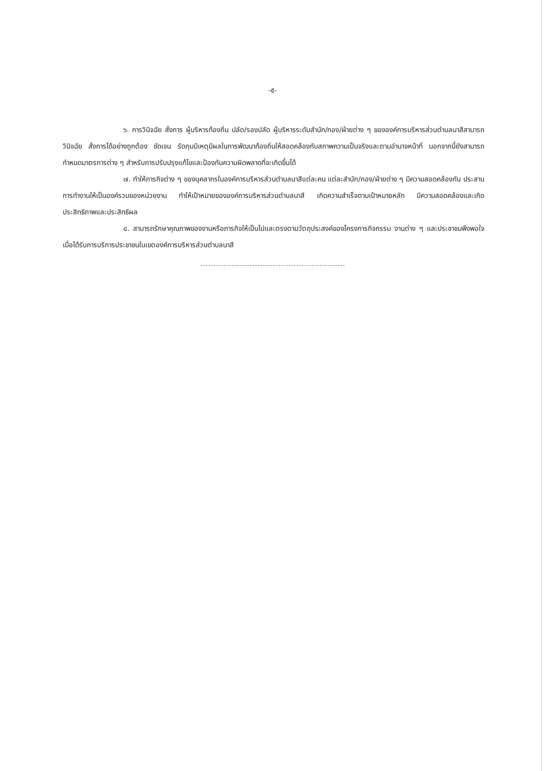-๕-
๖. การวินิจฉัย สั่งการ ผู้บริหารท้องถิ่น ปลัด/รองปลัด ผู้บริหารระดับสำนัก/กอง/ฝ่ายต่าง ๆ ขององค์การบริหารส่วนตำบลนาสีสามารถวินิจฉัย สั่งการได้อย่างถูกต้อง ชัดเจน รัดกุมมีเหตุมีผลในการพัฒนาท้องถิ่นให้สอดคล้องกับสภาพความเป็นจริงและตามอำนาจหน้าที่ นอกจากนี้ยังสามารถกำหนดมาตรการต่าง ๆ สำหรับการปรับปรุงแก้ไขและป้องกันความผิดพลาดที่จะเกิดขึ้นได้
๗. ทำให้ภารกิจต่าง ๆ ของบุคลากรในองค์การบริหารส่วนตำบลนาสีแต่ละคน แต่ละสำนัก/กอง/ฝ่ายต่าง ๆ มีความสอดคล้องกัน ประสานการทำงานให้เป็นองค์รวมของหน่วยงาน ทำให้เป้าหมายขององค์การบริหารส่วนตำบลนาสี เกิดความสำเร็จตามเป้าหมายหลัก มีความสอดคล้องและเกิดประสิทธิภาพและประสิทธิผล
๘. สามารถรักษาคุณภาพของงานหรือภารกิจให้เป็นไปและตรงตามวัตถุประสงค์ของโครงการกิจกรรม งานต่าง ๆ และประชาชนพึงพอใจเมื่อได้รับการบริการประชาชนในเขตองค์การบริหารส่วนตำบลนาสี